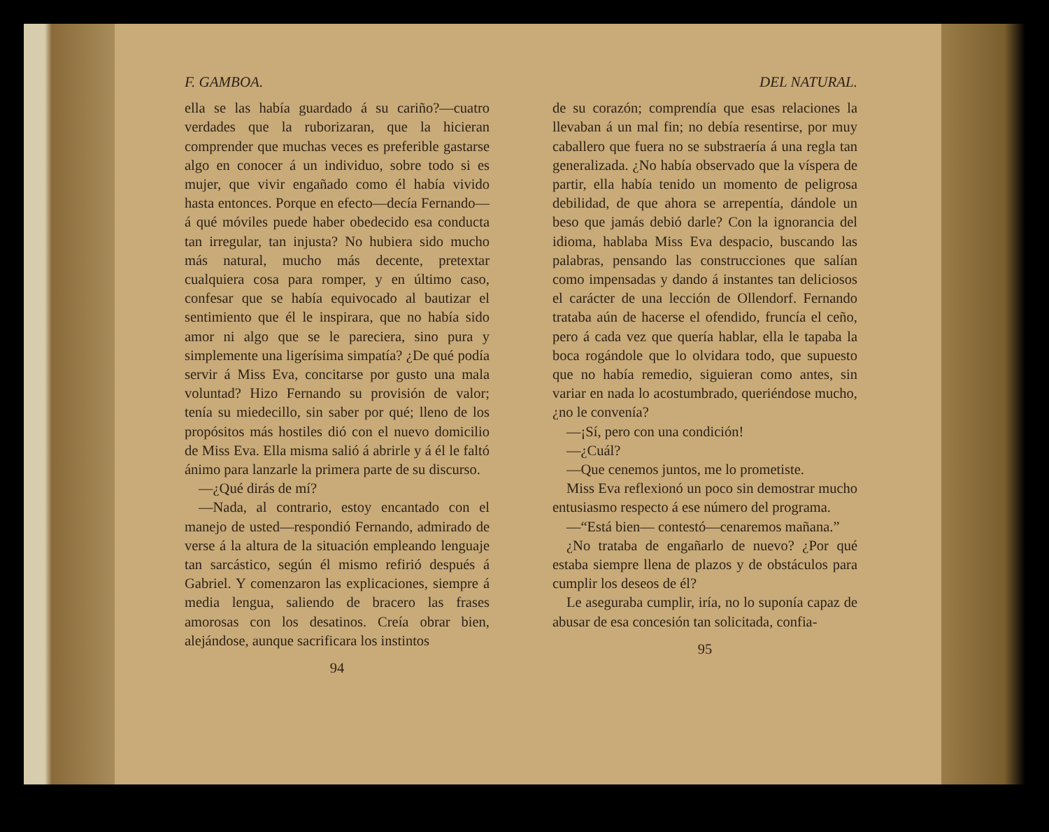F. GAMBOA.
ella se las había guardado á su cariño?—cuatro verdades que la ruborizaran, que la hicieran comprender que muchas veces es preferible gastarse algo en conocer á un individuo, sobre todo si es mujer, que vivir engañado como él había vivido hasta entonces. Porque en efecto—decía Fernando—á qué móviles puede haber obedecido esa conducta tan irregular, tan injusta? No hubiera sido mucho más natural, mucho más decente, pretextar cualquiera cosa para romper, y en último caso, confesar que se había equivocado al bautizar el sentimiento que él le inspirara, que no había sido amor ni algo que se le pareciera, sino pura y simplemente una ligerísima simpatía? ¿De qué podía servir á Miss Eva, concitarse por gusto una mala voluntad? Hizo Fernando su provisión de valor; tenía su miedecillo, sin saber por qué; lleno de los propósitos más hostiles dió con el nuevo domicilio de Miss Eva. Ella misma salió á abrirle y á él le faltó ánimo para lanzarle la primera parte de su discurso.
—¿Qué dirás de mí?
—Nada, al contrario, estoy encantado con el manejo de usted—respondió Fernando, admirado de verse á la altura de la situación empleando lenguaje tan sarcástico, según él mismo refirió después á Gabriel. Y comenzaron las explicaciones, siempre á media lengua, saliendo de bracero las frases amorosas con los desatinos. Creía obrar bien, alejándose, aunque sacrificara los instintos
94
DEL NATURAL.
de su corazón; comprendía que esas relaciones la llevaban á un mal fin; no debía resentirse, por muy caballero que fuera no se substraería á una regla tan generalizada. ¿No había observado que la víspera de partir, ella había tenido un momento de peligrosa debilidad, de que ahora se arrepentía, dándole un beso que jamás debió darle? Con la ignorancia del idioma, hablaba Miss Eva despacio, buscando las palabras, pensando las construcciones que salían como impensadas y dando á instantes tan deliciosos el carácter de una lección de Ollendorf. Fernando trataba aún de hacerse el ofendido, fruncía el ceño, pero á cada vez que quería hablar, ella le tapaba la boca rogándole que lo olvidara todo, que supuesto que no había remedio, siguieran como antes, sin variar en nada lo acostumbrado, queriéndose mucho, ¿no le convenía?
—¡Sí, pero con una condición!
—¿Cuál?
—Que cenemos juntos, me lo prometiste.
Miss Eva reflexionó un poco sin demostrar mucho entusiasmo respecto á ese número del programa.
—“Está bien— contestó—cenaremos mañana.”
¿No trataba de engañarlo de nuevo? ¿Por qué estaba siempre llena de plazos y de obstáculos para cumplir los deseos de él?
Le aseguraba cumplir, iría, no lo suponía capaz de abusar de esa concesión tan solicitada, confia-
95